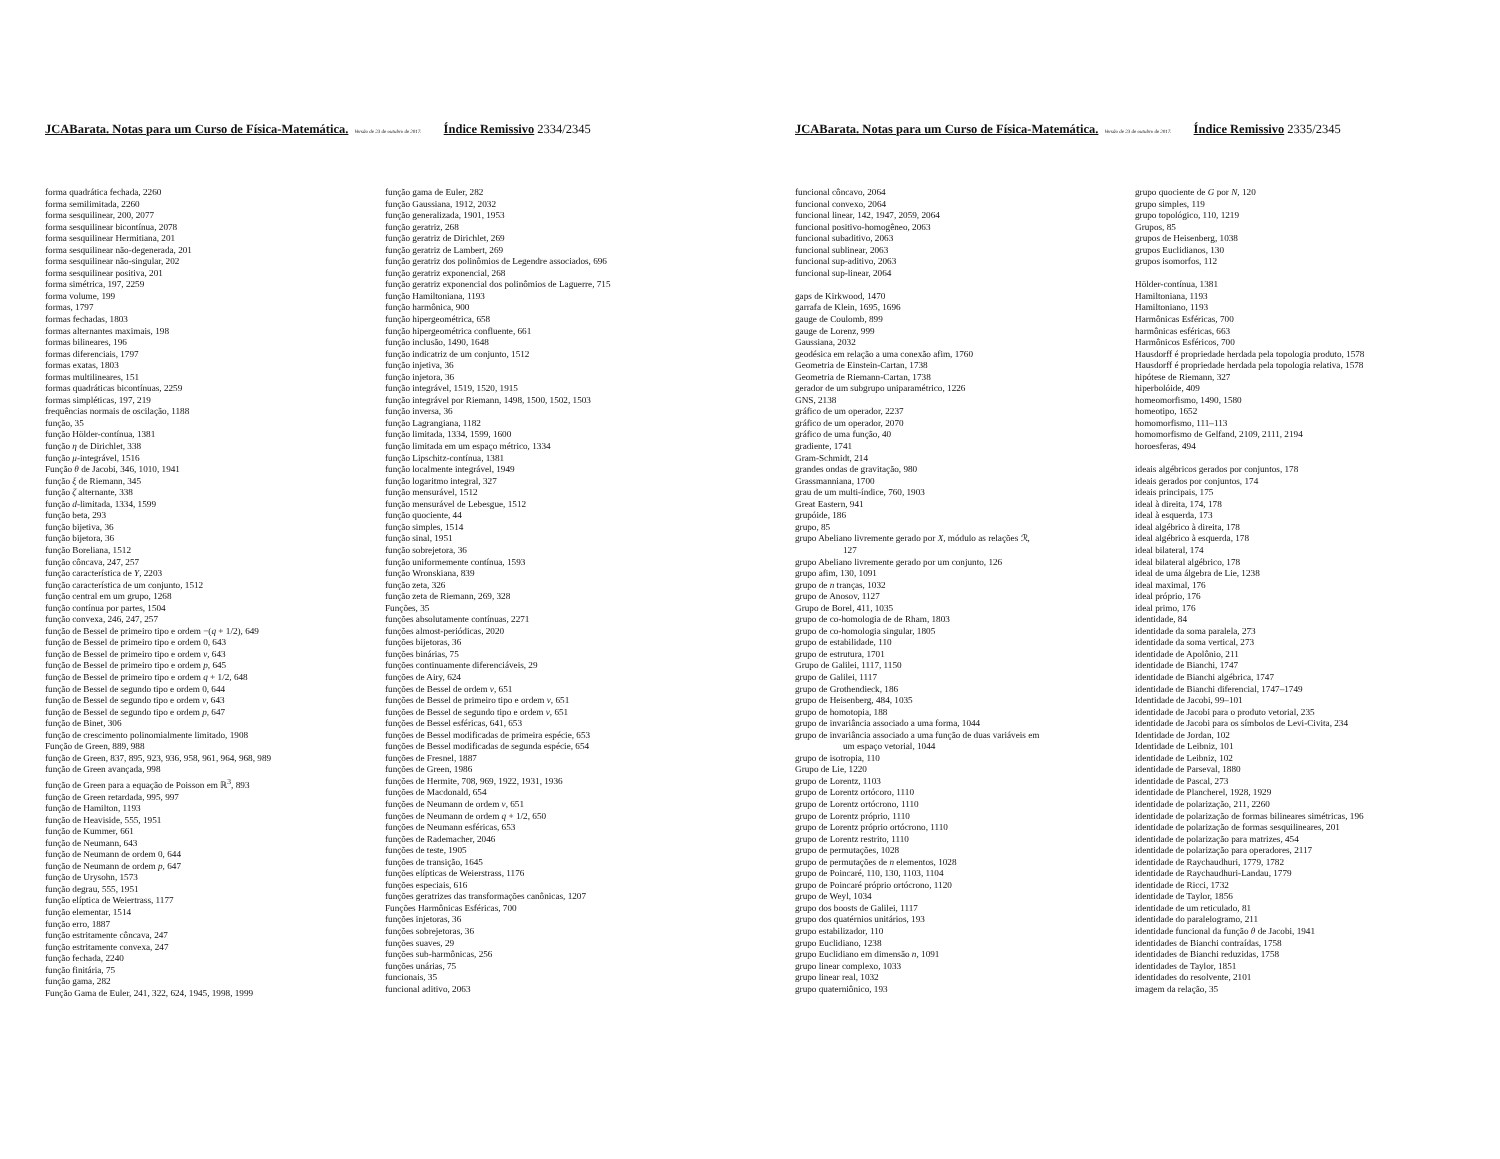JCABarata. Notas para um Curso de Física-Matemática. Versão de 23 de outubro de 2017. Índice Remissivo 2334/2345
forma quadrática fechada, 2260
forma semilimitada, 2260
forma sesquilinear, 200, 2077
forma sesquilinear bicontínua, 2078
forma sesquilinear Hermitiana, 201
forma sesquilinear não-degenerada, 201
forma sesquilinear não-singular, 202
forma sesquilinear positiva, 201
forma simétrica, 197, 2259
forma volume, 199
formas, 1797
formas fechadas, 1803
formas alternantes maximais, 198
formas bilineares, 196
formas diferenciais, 1797
formas exatas, 1803
formas multilineares, 151
formas quadráticas bicontínuas, 2259
formas simpléticas, 197, 219
frequências normais de oscilação, 1188
função, 35
função Hölder-contínua, 1381
função η de Dirichlet, 338
função μ-integrável, 1516
Função θ de Jacobi, 346, 1010, 1941
função ξ de Riemann, 345
função ζ alternante, 338
função d-limitada, 1334, 1599
função beta, 293
função bijetiva, 36
função bijetora, 36
função Boreliana, 1512
função côncava, 247, 257
função característica de Y, 2203
função característica de um conjunto, 1512
função central em um grupo, 1268
função contínua por partes, 1504
função convexa, 246, 247, 257
função de Bessel de primeiro tipo e ordem −(q + 1/2), 649
função de Bessel de primeiro tipo e ordem 0, 643
função de Bessel de primeiro tipo e ordem ν, 643
função de Bessel de primeiro tipo e ordem p, 645
função de Bessel de primeiro tipo e ordem q + 1/2, 648
função de Bessel de segundo tipo e ordem 0, 644
função de Bessel de segundo tipo e ordem ν, 643
função de Bessel de segundo tipo e ordem p, 647
função de Binet, 306
função de crescimento polinomialmente limitado, 1908
Função de Green, 889, 988
função de Green, 837, 895, 923, 936, 958, 961, 964, 968, 989
função de Green avançada, 998
função de Green para a equação de Poisson em ℝ<sup>3</sup>, 893
função de Green retardada, 995, 997
função de Hamilton, 1193
função de Heaviside, 555, 1951
função de Kummer, 661
função de Neumann, 643
função de Neumann de ordem 0, 644
função de Neumann de ordem p, 647
função de Urysohn, 1573
função degrau, 555, 1951
função elíptica de Weiertrass, 1177
função elementar, 1514
função erro, 1887
função estritamente côncava, 247
função estritamente convexa, 247
função fechada, 2240
função finitária, 75
função gama, 282
Função Gama de Euler, 241, 322, 624, 1945, 1998, 1999
função gama de Euler, 282
função Gaussiana, 1912, 2032
função generalizada, 1901, 1953
função geratriz, 268
função geratriz de Dirichlet, 269
função geratriz de Lambert, 269
função geratriz dos polinômios de Legendre associados, 696
função geratriz exponencial, 268
função geratriz exponencial dos polinômios de Laguerre, 715
função Hamiltoniana, 1193
função harmônica, 900
função hipergeométrica, 658
função hipergeométrica confluente, 661
função inclusão, 1490, 1648
função indicatriz de um conjunto, 1512
função injetiva, 36
função injetora, 36
função integrável, 1519, 1520, 1915
função integrável por Riemann, 1498, 1500, 1502, 1503
função inversa, 36
função Lagrangiana, 1182
função limitada, 1334, 1599, 1600
função limitada em um espaço métrico, 1334
função Lipschitz-contínua, 1381
função localmente integrável, 1949
função logaritmo integral, 327
função mensurável, 1512
função mensurável de Lebesgue, 1512
função quociente, 44
função simples, 1514
função sinal, 1951
função sobrejetora, 36
função uniformemente contínua, 1593
função Wronskiana, 839
função zeta, 326
função zeta de Riemann, 269, 328
Funções, 35
funções absolutamente contínuas, 2271
funções almost-periódicas, 2020
funções bijetoras, 36
funções binárias, 75
funções continuamente diferenciáveis, 29
funções de Airy, 624
funções de Bessel de ordem ν, 651
funções de Bessel de primeiro tipo e ordem ν, 651
funções de Bessel de segundo tipo e ordem ν, 651
funções de Bessel esféricas, 641, 653
funções de Bessel modificadas de primeira espécie, 653
funções de Bessel modificadas de segunda espécie, 654
funções de Fresnel, 1887
funções de Green, 1986
funções de Hermite, 708, 969, 1922, 1931, 1936
funções de Macdonald, 654
funções de Neumann de ordem ν, 651
funções de Neumann de ordem q + 1/2, 650
funções de Neumann esféricas, 653
funções de Rademacher, 2046
funções de teste, 1905
funções de transição, 1645
funções elípticas de Weierstrass, 1176
funções especiais, 616
funções geratrizes das transformações canônicas, 1207
Funções Harmônicas Esféricas, 700
funções injetoras, 36
funções sobrejetoras, 36
funções suaves, 29
funções sub-harmônicas, 256
funções unárias, 75
funcionais, 35
funcional aditivo, 2063
JCABarata. Notas para um Curso de Física-Matemática. Versão de 23 de outubro de 2017. Índice Remissivo 2335/2345
funcional côncavo, 2064
funcional convexo, 2064
funcional linear, 142, 1947, 2059, 2064
funcional positivo-homogêneo, 2063
funcional subaditivo, 2063
funcional sublinear, 2063
funcional sup-aditivo, 2063
funcional sup-linear, 2064
gaps de Kirkwood, 1470
garrafa de Klein, 1695, 1696
gauge de Coulomb, 899
gauge de Lorenz, 999
Gaussiana, 2032
geodésica em relação a uma conexão afim, 1760
Geometria de Einstein-Cartan, 1738
Geometria de Riemann-Cartan, 1738
gerador de um subgrupo uniparamétrico, 1226
GNS, 2138
gráfico de um operador, 2237
gráfico de um operador, 2070
gráfico de uma função, 40
gradiente, 1741
Gram-Schmidt, 214
grandes ondas de gravitação, 980
Grassmanniana, 1700
grau de um multi-índice, 760, 1903
Great Eastern, 941
grupóide, 186
grupo, 85
grupo Abeliano livremente gerado por X, módulo as relações ℛ,
127
grupo Abeliano livremente gerado por um conjunto, 126
grupo afim, 130, 1091
grupo de n tranças, 1032
grupo de Anosov, 1127
Grupo de Borel, 411, 1035
grupo de co-homologia de de Rham, 1803
grupo de co-homologia singular, 1805
grupo de estabilidade, 110
grupo de estrutura, 1701
Grupo de Galilei, 1117, 1150
grupo de Galilei, 1117
grupo de Grothendieck, 186
grupo de Heisenberg, 484, 1035
grupo de homotopia, 188
grupo de invariância associado a uma forma, 1044
grupo de invariância associado a uma função de duas variáveis em
um espaço vetorial, 1044
grupo de isotropia, 110
Grupo de Lie, 1220
grupo de Lorentz, 1103
grupo de Lorentz ortócoro, 1110
grupo de Lorentz ortócrono, 1110
grupo de Lorentz próprio, 1110
grupo de Lorentz próprio ortócrono, 1110
grupo de Lorentz restrito, 1110
grupo de permutações, 1028
grupo de permutações de n elementos, 1028
grupo de Poincaré, 110, 130, 1103, 1104
grupo de Poincaré próprio ortócrono, 1120
grupo de Weyl, 1034
grupo dos boosts de Galilei, 1117
grupo dos quatérnios unitários, 193
grupo estabilizador, 110
grupo Euclidiano, 1238
grupo Euclidiano em dimensão n, 1091
grupo linear complexo, 1033
grupo linear real, 1032
grupo quaterniônico, 193
grupo quociente de G por N, 120
grupo simples, 119
grupo topológico, 110, 1219
Grupos, 85
grupos de Heisenberg, 1038
grupos Euclidianos, 130
grupos isomorfos, 112
Hölder-contínua, 1381
Hamiltoniana, 1193
Hamiltoniano, 1193
Harmônicas Esféricas, 700
harmônicas esféricas, 663
Harmônicos Esféricos, 700
Hausdorff é propriedade herdada pela topologia produto, 1578
Hausdorff é propriedade herdada pela topologia relativa, 1578
hipótese de Riemann, 327
hiperbolóide, 409
homeomorfismo, 1490, 1580
homeotipo, 1652
homomorfismo, 111–113
homomorfismo de Gelfand, 2109, 2111, 2194
horoesferas, 494
ideais algébricos gerados por conjuntos, 178
ideais gerados por conjuntos, 174
ideais principais, 175
ideal à direita, 174, 178
ideal à esquerda, 173
ideal algébrico à direita, 178
ideal algébrico à esquerda, 178
ideal bilateral, 174
ideal bilateral algébrico, 178
ideal de uma álgebra de Lie, 1238
ideal maximal, 176
ideal próprio, 176
ideal primo, 176
identidade, 84
identidade da soma paralela, 273
identidade da soma vertical, 273
identidade de Apolônio, 211
identidade de Bianchi, 1747
identidade de Bianchi algébrica, 1747
identidade de Bianchi diferencial, 1747–1749
Identidade de Jacobi, 99–101
identidade de Jacobi para o produto vetorial, 235
identidade de Jacobi para os símbolos de Levi-Civita, 234
Identidade de Jordan, 102
Identidade de Leibniz, 101
identidade de Leibniz, 102
identidade de Parseval, 1880
identidade de Pascal, 273
identidade de Plancherel, 1928, 1929
identidade de polarização, 211, 2260
identidade de polarização de formas bilineares simétricas, 196
identidade de polarização de formas sesquilineares, 201
identidade de polarização para matrizes, 454
identidade de polarização para operadores, 2117
identidade de Raychaudhuri, 1779, 1782
identidade de Raychaudhuri-Landau, 1779
identidade de Ricci, 1732
identidade de Taylor, 1856
identidade de um reticulado, 81
identidade do paralelogramo, 211
identidade funcional da função θ de Jacobi, 1941
identidades de Bianchi contraídas, 1758
identidades de Bianchi reduzidas, 1758
identidades de Taylor, 1851
identidades do resolvente, 2101
imagem da relação, 35